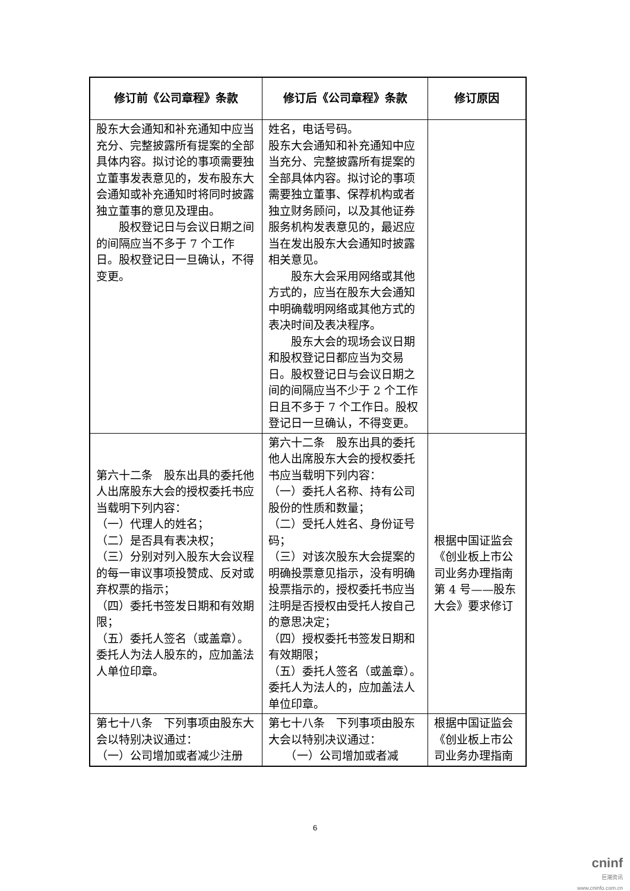| 修订前《公司章程》条款 | 修订后《公司章程》条款 | 修订原因 |
| --- | --- | --- |
| 股东大会通知和补充通知中应当充分、完整披露所有提案的全部具体内容。拟讨论的事项需要独立董事发表意见的，发布股东大会通知或补充通知时将同时披露独立董事的意见及理由。 股权登记日与会议日期之间的间隔应当不多于 7 个工作日。股权登记日一旦确认，不得变更。 | 姓名，电话号码。 股东大会通知和补充通知中应当充分、完整披露所有提案的全部具体内容。拟讨论的事项需要独立董事、保荐机构或者独立财务顾问，以及其他证券服务机构发表意见的，最迟应当在发出股东大会通知时披露相关意见。 股东大会采用网络或其他方式的，应当在股东大会通知中明确载明网络或其他方式的表决时间及表决程序。 股东大会的现场会议日期和股权登记日都应当为交易日。股权登记日与会议日期之间的间隔应当不少于 2 个工作日且不多于 7 个工作日。股权登记日一旦确认，不得变更。 | |
| 第六十二条 股东出具的委托他人出席股东大会的授权委托书应当载明下列内容： （一）代理人的姓名； （二）是否具有表决权； （三）分别对列入股东大会议程的每一审议事项投赞成、反对或弃权票的指示； （四）委托书签发日期和有效期限； （五）委托人签名（或盖章）。委托人为法人股东的，应加盖法人单位印章。 | 第六十二条 股东出具的委托他人出席股东大会的授权委托书应当载明下列内容： （一）委托人名称、持有公司股份的性质和数量； （二）受托人姓名、身份证号码； （三）对该次股东大会提案的明确投票意见指示，没有明确投票指示的，授权委托书应当注明是否授权由受托人按自己的意思决定； （四）授权委托书签发日期和有效期限； （五）委托人签名（或盖章）。委托人为法人的，应加盖法人单位印章。 | 根据中国证监会《创业板上市公司业务办理指南第 4 号——股东大会》要求修订 |
| 第七十八条 下列事项由股东大会以特别决议通过： （一）公司增加或者减少注册 | 第七十八条 下列事项由股东大会以特别决议通过： （一）公司增加或者减 | 根据中国证监会《创业板上市公司业务办理指南 |
6
cninf
巨潮资讯
www.cninfo.com.cn